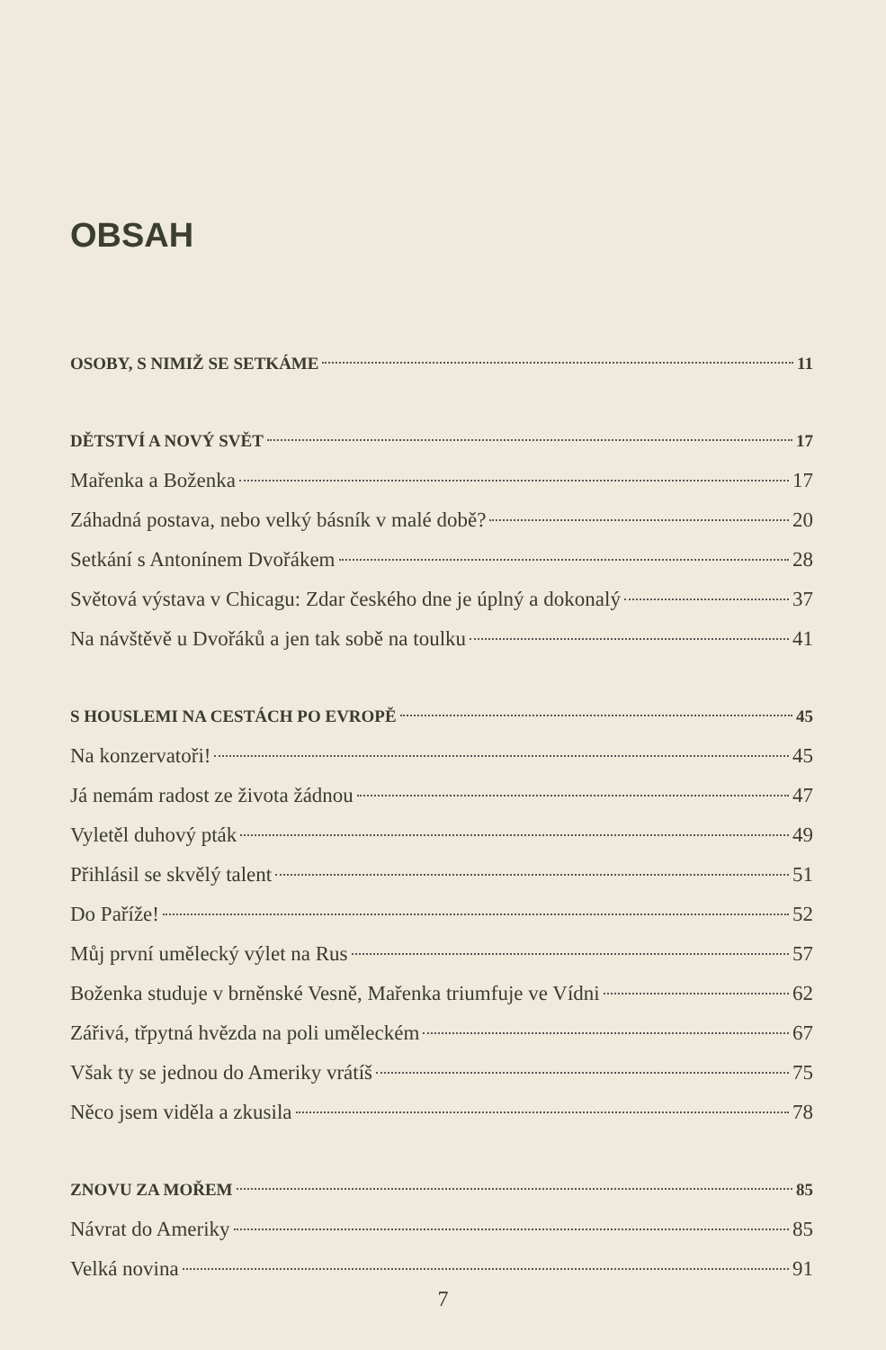OBSAH
OSOBY, S NIMIŽ SE SETKÁME 11
DĚTSTVÍ A NOVÝ SVĚT 17
Mařenka a Boženka 17
Záhadná postava, nebo velký básník v malé době? 20
Setkání s Antonínem Dvořákem 28
Světová výstava v Chicagu: Zdar českého dne je úplný a dokonalý 37
Na návštěvě u Dvořáků a jen tak sobě na toulku 41
S HOUSLEMI NA CESTÁCH PO EVROPĚ 45
Na konzervatoři! 45
Já nemám radost ze života žádnou 47
Vyletěl duhový pták 49
Přihlásil se skvělý talent 51
Do Paříže! 52
Můj první umělecký výlet na Rus 57
Boženka studuje v brněnské Vesně, Mařenka triumfuje ve Vídni 62
Zářivá, třpytná hvězda na poli uměleckém 67
Však ty se jednou do Ameriky vrátíš 75
Něco jsem viděla a zkusila 78
ZNOVU ZA MOŘEM 85
Návrat do Ameriky 85
Velká novina 91
7